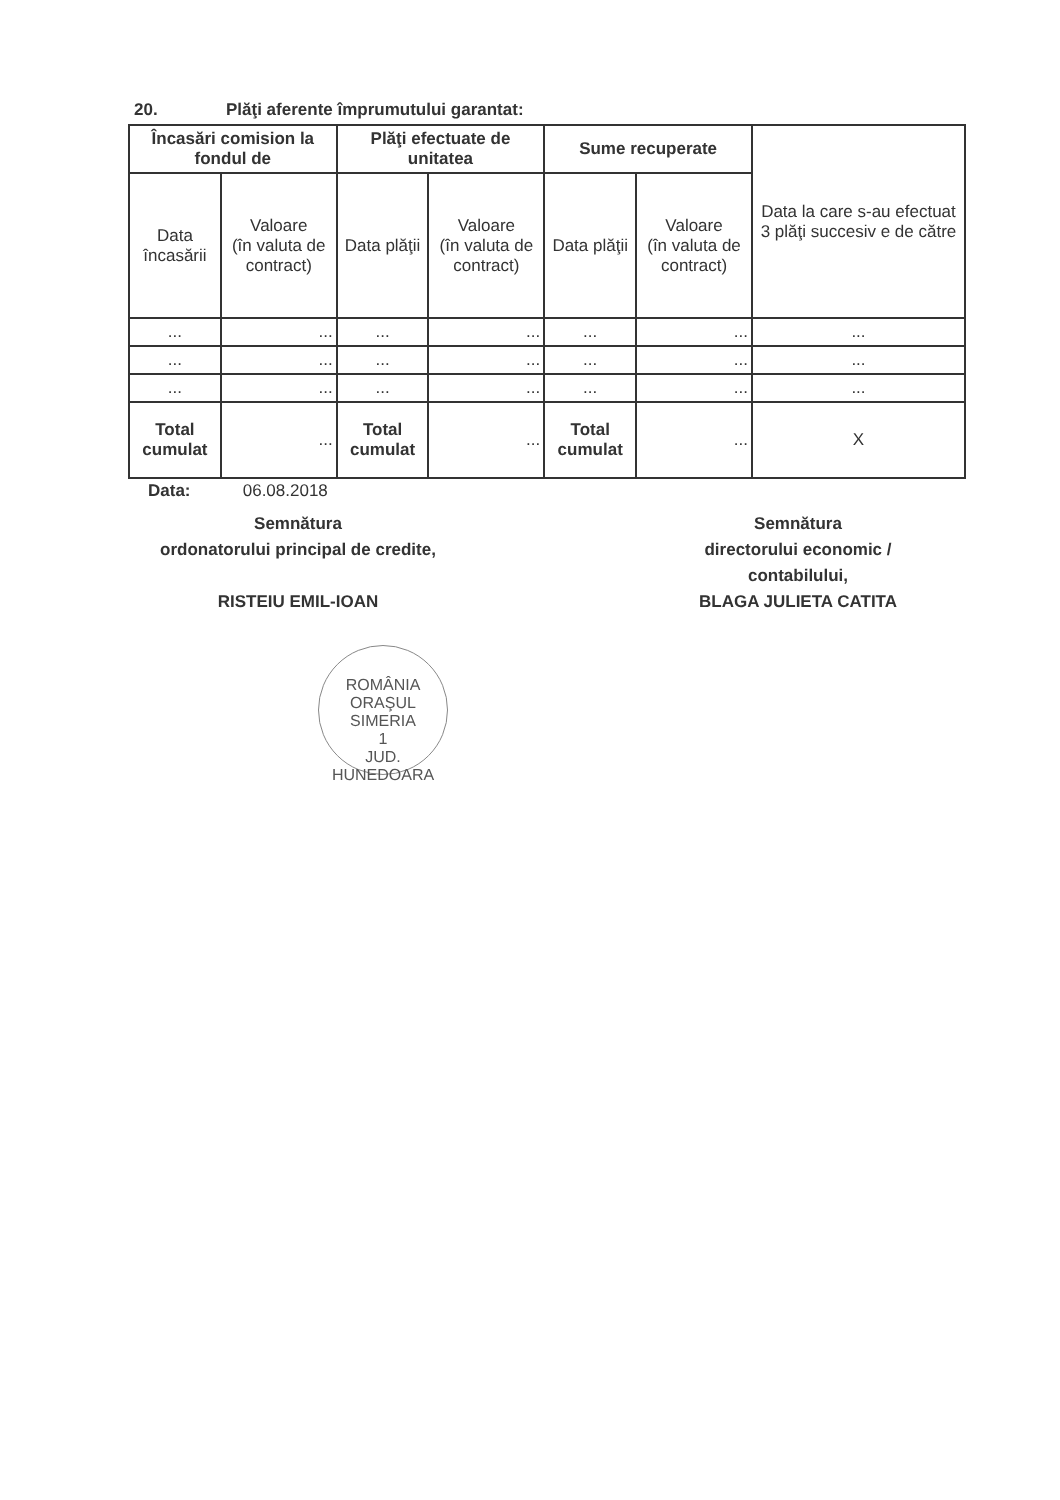20. Plăţi aferente împrumutului garantat:
| Încasări comision la fondul de | | Plăţi efectuate de unitatea | | Sume recuperate | | Data la care s-au efectuat 3 plăţi succesiv e de către |
| --- | --- | --- | --- | --- | --- | --- |
| Data încasării | Valoare (în valuta de contract) | Data plăţii | Valoare (în valuta de contract) | Data plăţii | Valoare (în valuta de contract) | |
| ... | ... | ... | ... | ... | ... | ... |
| ... | ... | ... | ... | ... | ... | ... |
| ... | ... | ... | ... | ... | ... | ... |
| Total cumulat | ... | Total cumulat | ... | Total cumulat | ... | X |
Data: 06.08.2018
Semnătura
ordonatorului principal de credite,
RISTEIU EMIL-IOAN
Semnătura
directorului economic /
contabilului,
BLAGA JULIETA CATITA
ROMÂNIA
ORAŞUL SIMERIA
1
JUD. HUNEDOARA